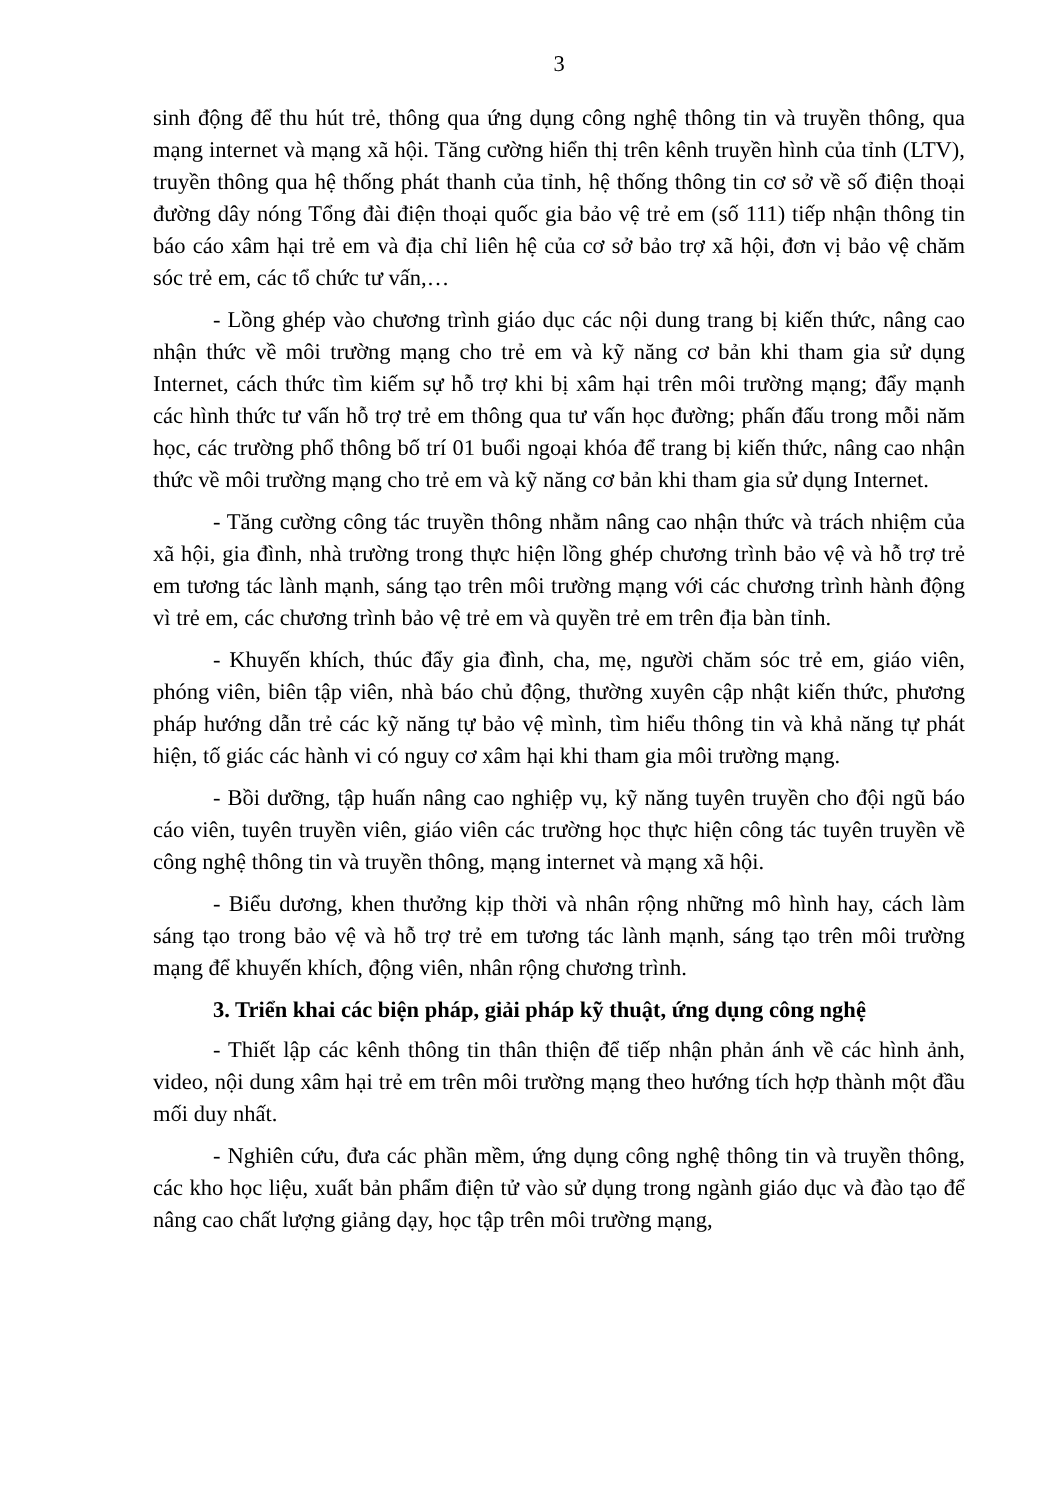3
sinh động để thu hút trẻ, thông qua ứng dụng công nghệ thông tin và truyền thông, qua mạng internet và mạng xã hội. Tăng cường hiển thị trên kênh truyền hình của tỉnh (LTV), truyền thông qua hệ thống phát thanh của tỉnh, hệ thống thông tin cơ sở về số điện thoại đường dây nóng Tổng đài điện thoại quốc gia bảo vệ trẻ em (số 111) tiếp nhận thông tin báo cáo xâm hại trẻ em và địa chỉ liên hệ của cơ sở bảo trợ xã hội, đơn vị bảo vệ chăm sóc trẻ em, các tổ chức tư vấn,…
- Lồng ghép vào chương trình giáo dục các nội dung trang bị kiến thức, nâng cao nhận thức về môi trường mạng cho trẻ em và kỹ năng cơ bản khi tham gia sử dụng Internet, cách thức tìm kiếm sự hỗ trợ khi bị xâm hại trên môi trường mạng; đẩy mạnh các hình thức tư vấn hỗ trợ trẻ em thông qua tư vấn học đường; phấn đấu trong mỗi năm học, các trường phổ thông bố trí 01 buổi ngoại khóa để trang bị kiến thức, nâng cao nhận thức về môi trường mạng cho trẻ em và kỹ năng cơ bản khi tham gia sử dụng Internet.
- Tăng cường công tác truyền thông nhằm nâng cao nhận thức và trách nhiệm của xã hội, gia đình, nhà trường trong thực hiện lồng ghép chương trình bảo vệ và hỗ trợ trẻ em tương tác lành mạnh, sáng tạo trên môi trường mạng với các chương trình hành động vì trẻ em, các chương trình bảo vệ trẻ em và quyền trẻ em trên địa bàn tỉnh.
- Khuyến khích, thúc đẩy gia đình, cha, mẹ, người chăm sóc trẻ em, giáo viên, phóng viên, biên tập viên, nhà báo chủ động, thường xuyên cập nhật kiến thức, phương pháp hướng dẫn trẻ các kỹ năng tự bảo vệ mình, tìm hiểu thông tin và khả năng tự phát hiện, tố giác các hành vi có nguy cơ xâm hại khi tham gia môi trường mạng.
- Bồi dưỡng, tập huấn nâng cao nghiệp vụ, kỹ năng tuyên truyền cho đội ngũ báo cáo viên, tuyên truyền viên, giáo viên các trường học thực hiện công tác tuyên truyền về công nghệ thông tin và truyền thông, mạng internet và mạng xã hội.
- Biểu dương, khen thưởng kịp thời và nhân rộng những mô hình hay, cách làm sáng tạo trong bảo vệ và hỗ trợ trẻ em tương tác lành mạnh, sáng tạo trên môi trường mạng để khuyến khích, động viên, nhân rộng chương trình.
3. Triển khai các biện pháp, giải pháp kỹ thuật, ứng dụng công nghệ
- Thiết lập các kênh thông tin thân thiện để tiếp nhận phản ánh về các hình ảnh, video, nội dung xâm hại trẻ em trên môi trường mạng theo hướng tích hợp thành một đầu mối duy nhất.
- Nghiên cứu, đưa các phần mềm, ứng dụng công nghệ thông tin và truyền thông, các kho học liệu, xuất bản phẩm điện tử vào sử dụng trong ngành giáo dục và đào tạo để nâng cao chất lượng giảng dạy, học tập trên môi trường mạng,